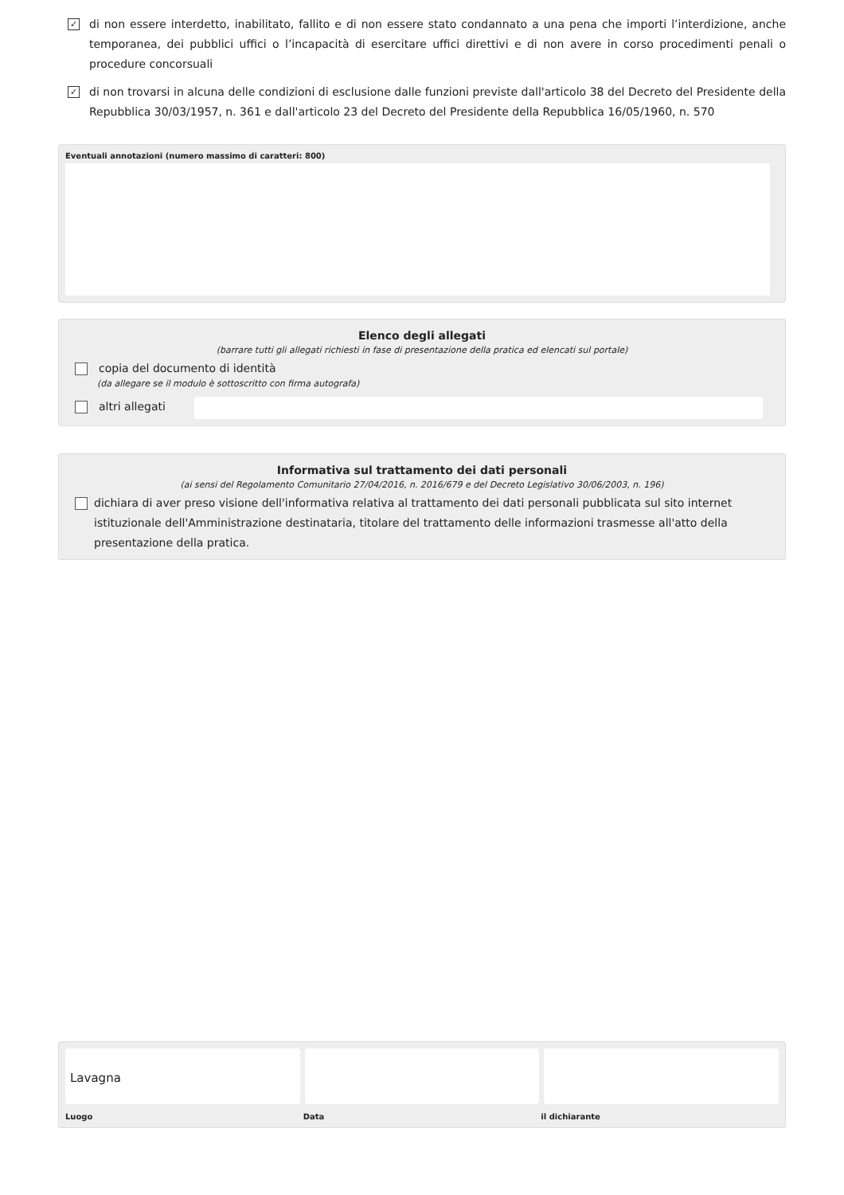✓
di non essere interdetto, inabilitato, fallito e di non essere stato condannato a una pena che importi l’interdizione, anche temporanea, dei pubblici uffici o l’incapacità di esercitare uffici direttivi e di non avere in corso procedimenti penali o procedure concorsuali
✓
di non trovarsi in alcuna delle condizioni di esclusione dalle funzioni previste dall'articolo 38 del Decreto del Presidente della Repubblica 30/03/1957, n. 361 e dall'articolo 23 del Decreto del Presidente della Repubblica 16/05/1960, n. 570
Eventuali annotazioni (numero massimo di caratteri: 800)
Elenco degli allegati
(barrare tutti gli allegati richiesti in fase di presentazione della pratica ed elencati sul portale)
copia del documento di identità
(da allegare se il modulo è sottoscritto con firma autografa)
altri allegati
Informativa sul trattamento dei dati personali
(ai sensi del Regolamento Comunitario 27/04/2016, n. 2016/679 e del Decreto Legislativo 30/06/2003, n. 196)
dichiara di aver preso visione dell'informativa relativa al trattamento dei dati personali pubblicata sul sito internet istituzionale dell'Amministrazione destinataria, titolare del trattamento delle informazioni trasmesse all'atto della presentazione della pratica.
Lavagna
Luogo Data il dichiarante